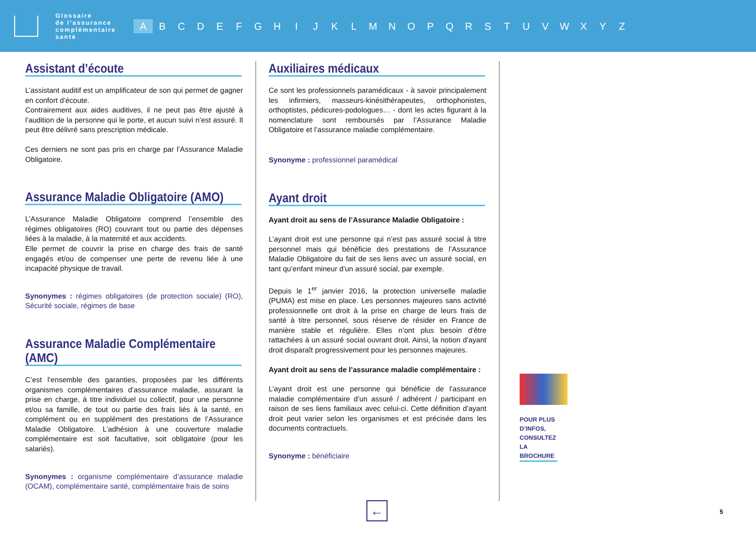Glossaire
de l’assurance
complémentaire
santé
A B C D E F G H I J K L M N O P Q R S T U V W X Y Z
Assistant d’écoute
L’assistant auditif est un amplificateur de son qui permet de gagner en confort d’écoute.
Contrairement aux aides auditives, il ne peut pas être ajusté à l’audition de la personne qui le porte, et aucun suivi n’est assuré. Il peut être délivré sans prescription médicale.
Ces derniers ne sont pas pris en charge par l’Assurance Maladie Obligatoire.
Assurance Maladie Obligatoire (AMO)
L’Assurance Maladie Obligatoire comprend l’ensemble des régimes obligatoires (RO) couvrant tout ou partie des dépenses liées à la maladie, à la maternité et aux accidents.
Elle permet de couvrir la prise en charge des frais de santé engagés et/ou de compenser une perte de revenu liée à une incapacité physique de travail.
Synonymes : régimes obligatoires (de protection sociale) (RO), Sécurité sociale, régimes de base
Assurance Maladie Complémentaire (AMC)
C’est l’ensemble des garanties, proposées par les différents organismes complémentaires d’assurance maladie, assurant la prise en charge, à titre individuel ou collectif, pour une personne et/ou sa famille, de tout ou partie des frais liés à la santé, en complément ou en supplément des prestations de l’Assurance Maladie Obligatoire. L’adhésion à une couverture maladie complémentaire est soit facultative, soit obligatoire (pour les salariés).
Synonymes : organisme complémentaire d’assurance maladie (OCAM), complémentaire santé, complémentaire frais de soins
Auxiliaires médicaux
Ce sont les professionnels paramédicaux - à savoir principalement les infirmiers, masseurs-kinésithérapeutes, orthophonistes, orthoptistes, pédicures-podologues… - dont les actes figurant à la nomenclature sont remboursés par l’Assurance Maladie Obligatoire et l’assurance maladie complémentaire.
Synonyme : professionnel paramédical
Ayant droit
Ayant droit au sens de l’Assurance Maladie Obligatoire :
L’ayant droit est une personne qui n’est pas assuré social à titre personnel mais qui bénéficie des prestations de l’Assurance Maladie Obligatoire du fait de ses liens avec un assuré social, en tant qu’enfant mineur d’un assuré social, par exemple.
Depuis le 1<sup>er</sup> janvier 2016, la protection universelle maladie (PUMA) est mise en place. Les personnes majeures sans activité professionnelle ont droit à la prise en charge de leurs frais de santé à titre personnel, sous réserve de résider en France de manière stable et régulière. Elles n’ont plus besoin d’être rattachées à un assuré social ouvrant droit. Ainsi, la notion d’ayant droit disparaît progressivement pour les personnes majeures.
Ayant droit au sens de l’assurance maladie complémentaire :
L’ayant droit est une personne qui bénéficie de l’assurance maladie complémentaire d’un assuré / adhérent / participant en raison de ses liens familiaux avec celui-ci. Cette définition d’ayant droit peut varier selon les organismes et est précisée dans les documents contractuels.
Synonyme : bénéficiaire
POUR PLUS D’INFOS, CONSULTEZ LA BROCHURE
← 5